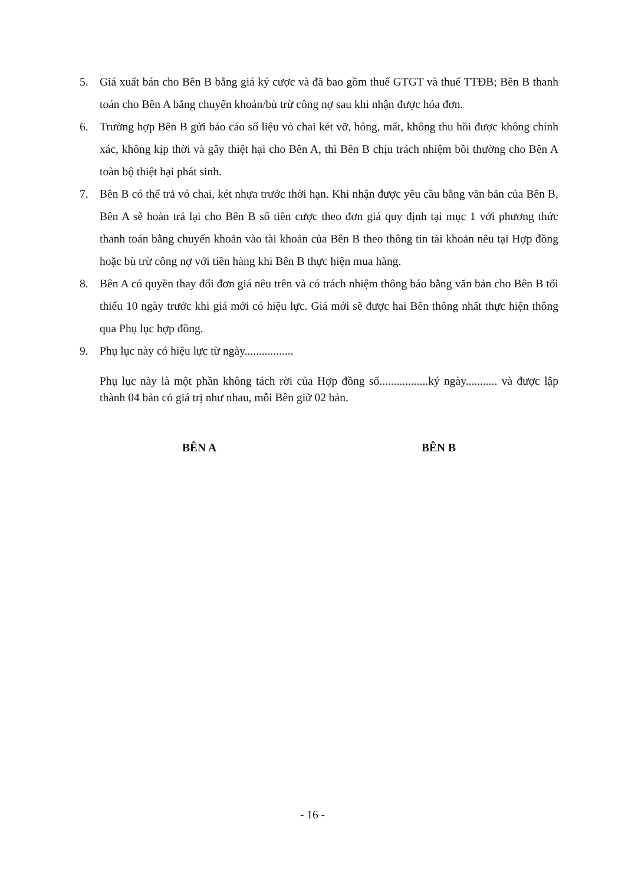5. Giá xuất bán cho Bên B bằng giá ký cược và đã bao gồm thuế GTGT và thuế TTĐB; Bên B thanh toán cho Bên A bằng chuyển khoản/bù trừ công nợ sau khi nhận được hóa đơn.
6. Trường hợp Bên B gửi báo cáo số liệu vỏ chai két vỡ, hỏng, mất, không thu hồi được không chính xác, không kịp thời và gây thiệt hại cho Bên A, thì Bên B chịu trách nhiệm bồi thường cho Bên A toàn bộ thiệt hại phát sinh.
7. Bên B có thể trả vỏ chai, két nhựa trước thời hạn. Khi nhận được yêu cầu bằng văn bản của Bên B, Bên A sẽ hoàn trả lại cho Bên B số tiền cược theo đơn giá quy định tại mục 1 với phương thức thanh toán bằng chuyển khoản vào tài khoản của Bên B theo thông tin tài khoản nêu tại Hợp đồng hoặc bù trừ công nợ với tiền hàng khi Bên B thực hiện mua hàng.
8. Bên A có quyền thay đổi đơn giá nêu trên và có trách nhiệm thông báo bằng văn bản cho Bên B tối thiểu 10 ngày trước khi giá mới có hiệu lực. Giá mới sẽ được hai Bên thông nhất thực hiện thông qua Phụ lục hợp đồng.
9. Phụ lục này có hiệu lực từ ngày.................
Phụ lục này là một phần không tách rời của Hợp đồng số.................ký ngày........... và được lập thành 04 bản có giá trị như nhau, mỗi Bên giữ 02 bản.
BÊN A BÊN B
- 16 -